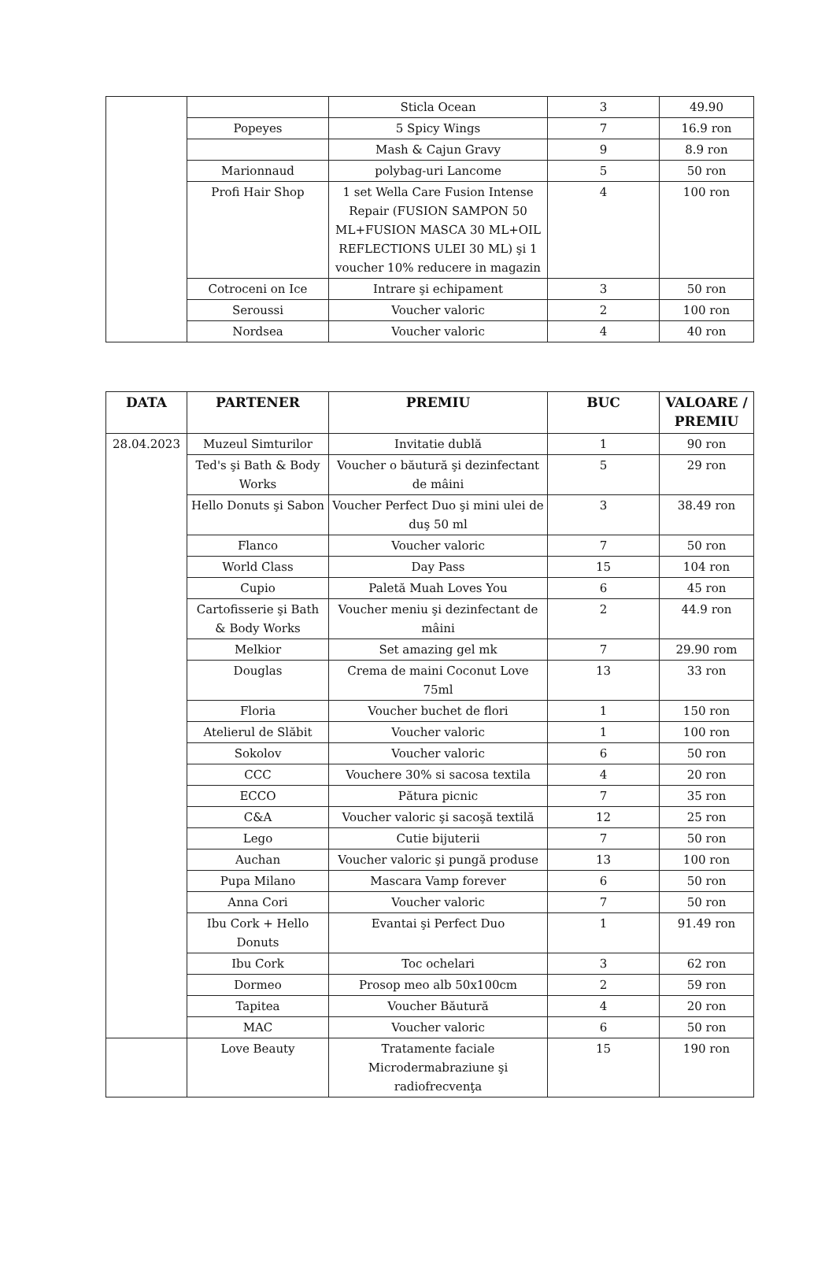| | | Sticla Ocean | 3 | 49.90 |
| | Popeyes | 5 Spicy Wings | 7 | 16.9 ron |
| | | Mash & Cajun Gravy | 9 | 8.9 ron |
| | Marionnaud | polybag-uri Lancome | 5 | 50 ron |
| | Profi Hair Shop | 1 set Wella Care Fusion Intense Repair (FUSION SAMPON 50 ML+FUSION MASCA 30 ML+OIL REFLECTIONS ULEI 30 ML) şi 1 voucher 10% reducere in magazin | 4 | 100 ron |
| | Cotroceni on Ice | Intrare şi echipament | 3 | 50 ron |
| | Seroussi | Voucher valoric | 2 | 100 ron |
| | Nordsea | Voucher valoric | 4 | 40 ron |
| DATA | PARTENER | PREMIU | BUC | VALOARE / PREMIU |
| --- | --- | --- | --- | --- |
| 28.04.2023 | Muzeul Simturilor | Invitatie dublă | 1 | 90 ron |
| | Ted's şi Bath & Body Works | Voucher o băutură şi dezinfectant de mâini | 5 | 29 ron |
| | Hello Donuts şi Sabon | Voucher Perfect Duo şi mini ulei de duş 50 ml | 3 | 38.49 ron |
| | Flanco | Voucher valoric | 7 | 50 ron |
| | World Class | Day Pass | 15 | 104 ron |
| | Cupio | Paletă Muah Loves You | 6 | 45 ron |
| | Cartofisserie şi Bath & Body Works | Voucher meniu şi dezinfectant de mâini | 2 | 44.9 ron |
| | Melkior | Set amazing gel mk | 7 | 29.90 rom |
| | Douglas | Crema de maini Coconut Love 75ml | 13 | 33 ron |
| | Floria | Voucher buchet de flori | 1 | 150 ron |
| | Atelierul de Slăbit | Voucher valoric | 1 | 100 ron |
| | Sokolov | Voucher valoric | 6 | 50 ron |
| | CCC | Vouchere 30% si sacosa textila | 4 | 20 ron |
| | ECCO | Pătura picnic | 7 | 35 ron |
| | C&A | Voucher valoric şi sacoşă textilă | 12 | 25 ron |
| | Lego | Cutie bijuterii | 7 | 50 ron |
| | Auchan | Voucher valoric şi pungă produse | 13 | 100 ron |
| | Pupa Milano | Mascara Vamp forever | 6 | 50 ron |
| | Anna Cori | Voucher valoric | 7 | 50 ron |
| | Ibu Cork + Hello Donuts | Evantai şi Perfect Duo | 1 | 91.49 ron |
| | Ibu Cork | Toc ochelari | 3 | 62 ron |
| | Dormeo | Prosop meo alb 50x100cm | 2 | 59 ron |
| | Tapitea | Voucher Băutură | 4 | 20 ron |
| | MAC | Voucher valoric | 6 | 50 ron |
| | Love Beauty | Tratamente faciale Microdermabraziune şi radiofrecvenţa | 15 | 190 ron |